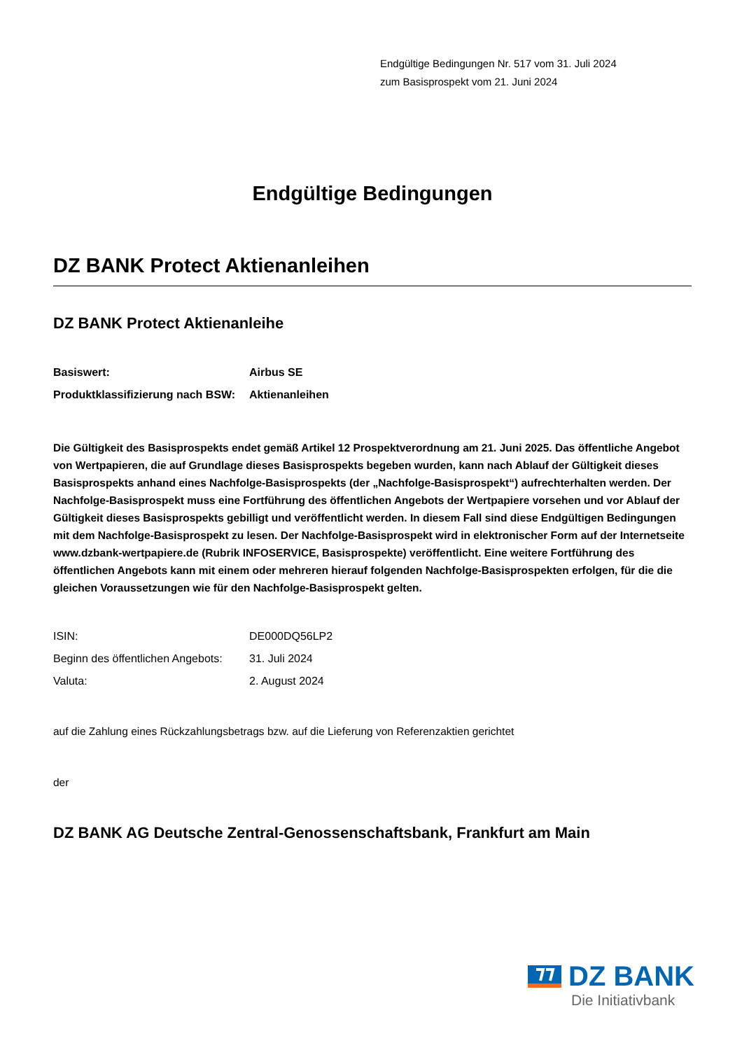Endgültige Bedingungen Nr. 517 vom 31. Juli 2024
zum Basisprospekt vom 21. Juni 2024
Endgültige Bedingungen
DZ BANK Protect Aktienanleihen
DZ BANK Protect Aktienanleihe
| Basiswert: | Airbus SE |
| Produktklassifizierung nach BSW: | Aktienanleihen |
Die Gültigkeit des Basisprospekts endet gemäß Artikel 12 Prospektverordnung am 21. Juni 2025. Das öffentliche Angebot von Wertpapieren, die auf Grundlage dieses Basisprospekts begeben wurden, kann nach Ablauf der Gültigkeit dieses Basisprospekts anhand eines Nachfolge-Basisprospekts (der „Nachfolge-Basisprospekt“) aufrechterhalten werden. Der Nachfolge-Basisprospekt muss eine Fortführung des öffentlichen Angebots der Wertpapiere vorsehen und vor Ablauf der Gültigkeit dieses Basisprospekts gebilligt und veröffentlicht werden. In diesem Fall sind diese Endgültigen Bedingungen mit dem Nachfolge-Basisprospekt zu lesen. Der Nachfolge-Basisprospekt wird in elektronischer Form auf der Internetseite www.dzbank-wertpapiere.de (Rubrik INFOSERVICE, Basisprospekte) veröffentlicht. Eine weitere Fortführung des öffentlichen Angebots kann mit einem oder mehreren hierauf folgenden Nachfolge-Basisprospekten erfolgen, für die die gleichen Voraussetzungen wie für den Nachfolge-Basisprospekt gelten.
| ISIN: | DE000DQ56LP2 |
| Beginn des öffentlichen Angebots: | 31. Juli 2024 |
| Valuta: | 2. August 2024 |
auf die Zahlung eines Rückzahlungsbetrags bzw. auf die Lieferung von Referenzaktien gerichtet
der
DZ BANK AG Deutsche Zentral-Genossenschaftsbank, Frankfurt am Main
DZ BANK
Die Initiativbank